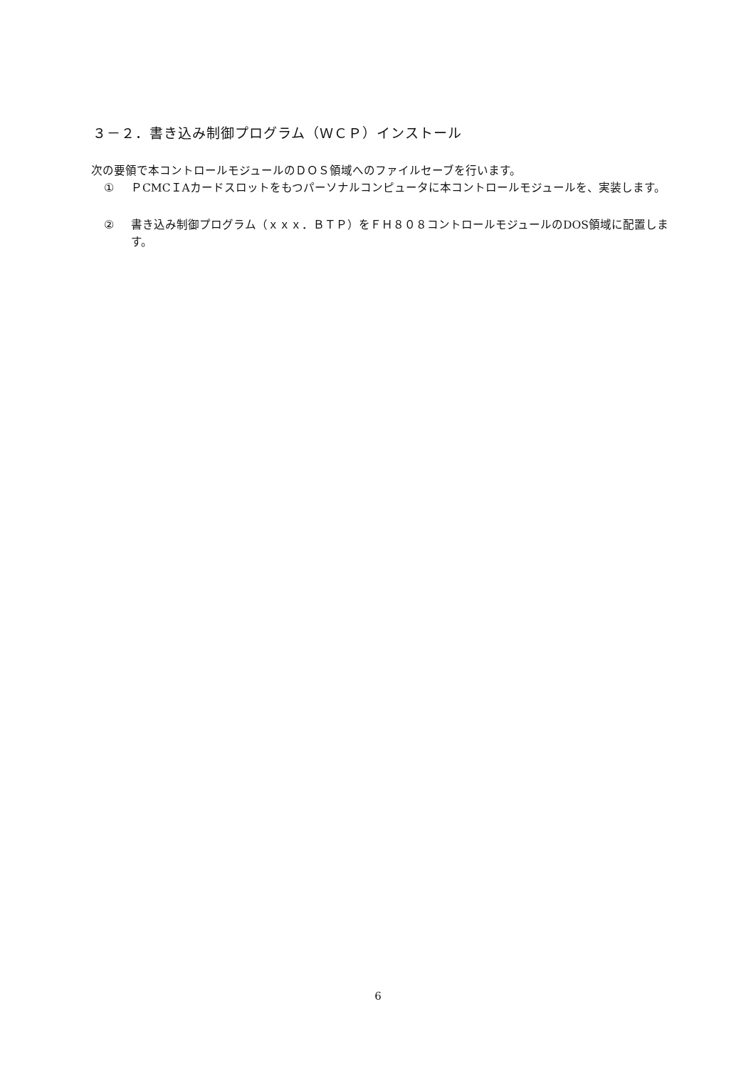３－２．書き込み制御プログラム（ＷＣＰ）インストール
次の要領で本コントロールモジュールのＤＯＳ領域へのファイルセーブを行います。
① ＰCMCＩAカードスロットをもつパーソナルコンピュータに本コントロールモジュールを、実装します。
② 書き込み制御プログラム（ｘｘｘ．ＢＴＰ）をＦＨ８０８コントロールモジュールのDOS領域に配置します。
6